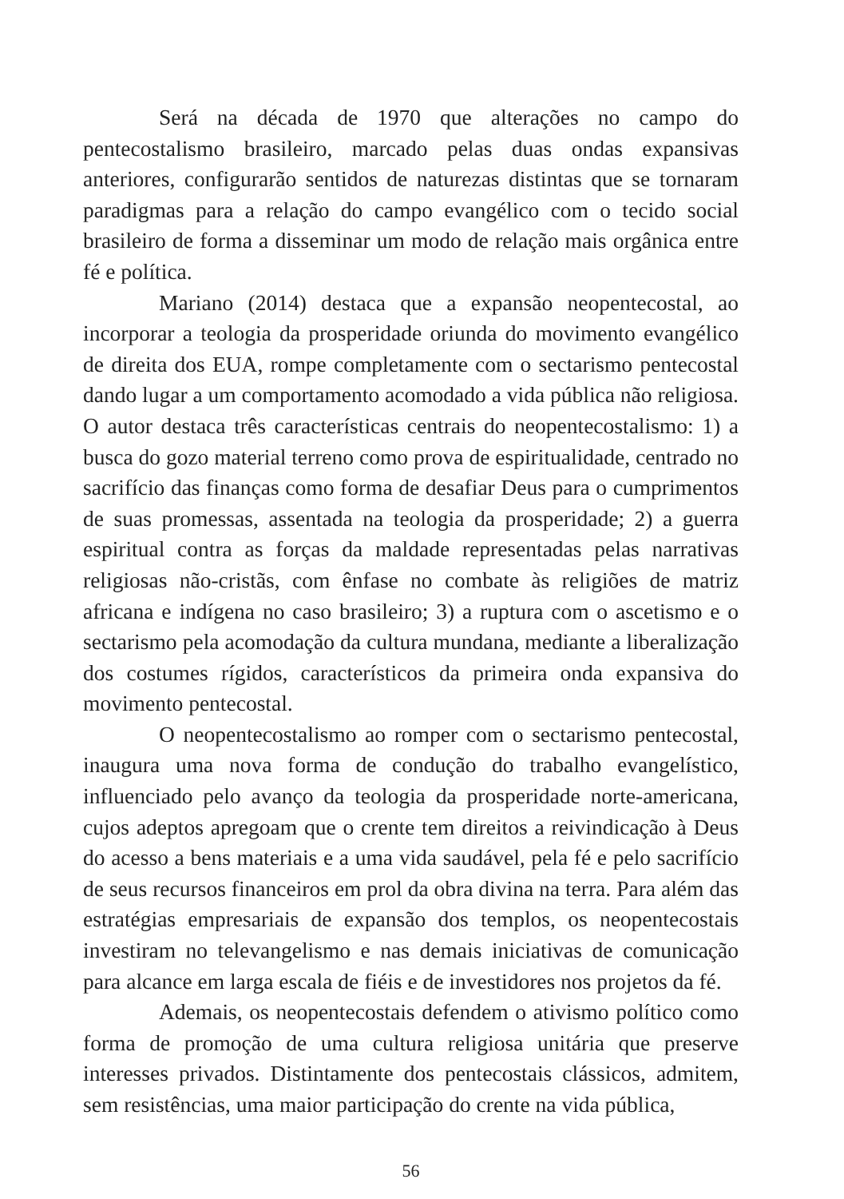Será na década de 1970 que alterações no campo do pentecostalismo brasileiro, marcado pelas duas ondas expansivas anteriores, configurarão sentidos de naturezas distintas que se tornaram paradigmas para a relação do campo evangélico com o tecido social brasileiro de forma a disseminar um modo de relação mais orgânica entre fé e política.
Mariano (2014) destaca que a expansão neopentecostal, ao incorporar a teologia da prosperidade oriunda do movimento evangélico de direita dos EUA, rompe completamente com o sectarismo pentecostal dando lugar a um comportamento acomodado a vida pública não religiosa. O autor destaca três características centrais do neopentecostalismo: 1) a busca do gozo material terreno como prova de espiritualidade, centrado no sacrifício das finanças como forma de desafiar Deus para o cumprimentos de suas promessas, assentada na teologia da prosperidade; 2) a guerra espiritual contra as forças da maldade representadas pelas narrativas religiosas não-cristãs, com ênfase no combate às religiões de matriz africana e indígena no caso brasileiro; 3) a ruptura com o ascetismo e o sectarismo pela acomodação da cultura mundana, mediante a liberalização dos costumes rígidos, característicos da primeira onda expansiva do movimento pentecostal.
O neopentecostalismo ao romper com o sectarismo pentecostal, inaugura uma nova forma de condução do trabalho evangelístico, influenciado pelo avanço da teologia da prosperidade norte-americana, cujos adeptos apregoam que o crente tem direitos a reivindicação à Deus do acesso a bens materiais e a uma vida saudável, pela fé e pelo sacrifício de seus recursos financeiros em prol da obra divina na terra. Para além das estratégias empresariais de expansão dos templos, os neopentecostais investiram no televangelismo e nas demais iniciativas de comunicação para alcance em larga escala de fiéis e de investidores nos projetos da fé.
Ademais, os neopentecostais defendem o ativismo político como forma de promoção de uma cultura religiosa unitária que preserve interesses privados. Distintamente dos pentecostais clássicos, admitem, sem resistências, uma maior participação do crente na vida pública,
56